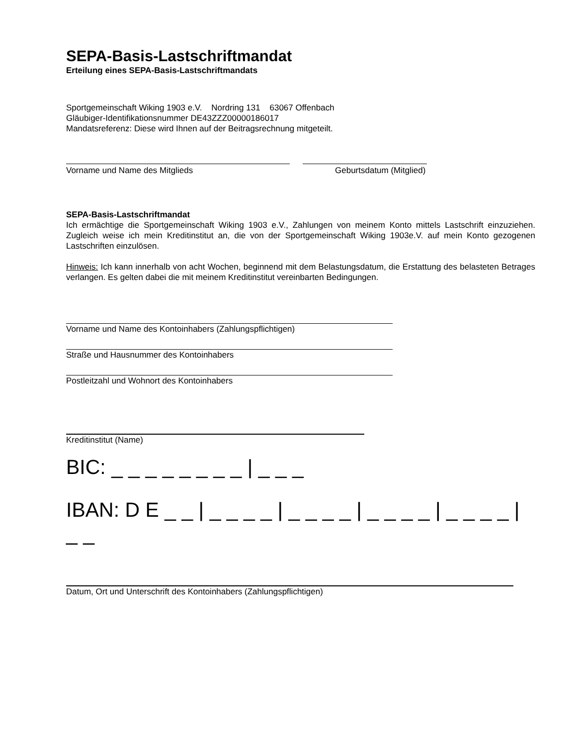SEPA-Basis-Lastschriftmandat
Erteilung eines SEPA-Basis-Lastschriftmandats
Sportgemeinschaft Wiking 1903 e.V. Nordring 131 63067 Offenbach
Gläubiger-Identifikationsnummer DE43ZZZ00000186017
Mandatsreferenz: Diese wird Ihnen auf der Beitragsrechnung mitgeteilt.
Vorname und Name des Mitglieds Geburtsdatum (Mitglied)
SEPA-Basis-Lastschriftmandat
Ich ermächtige die Sportgemeinschaft Wiking 1903 e.V., Zahlungen von meinem Konto mittels Lastschrift einzuziehen. Zugleich weise ich mein Kreditinstitut an, die von der Sportgemeinschaft Wiking 1903e.V. auf mein Konto gezogenen Lastschriften einzulösen.
Hinweis: Ich kann innerhalb von acht Wochen, beginnend mit dem Belastungsdatum, die Erstattung des belasteten Betrages verlangen. Es gelten dabei die mit meinem Kreditinstitut vereinbarten Bedingungen.
Vorname und Name des Kontoinhabers (Zahlungspflichtigen)
Straße und Hausnummer des Kontoinhabers
Postleitzahl und Wohnort des Kontoinhabers
Kreditinstitut (Name)
BIC: _ _ _ _ _ _ _ _ | _ _ _
IBAN: D E _ _ | _ _ _ _ | _ _ _ _ | _ _ _ _ | _ _ _ _ | _ _
Datum, Ort und Unterschrift des Kontoinhabers (Zahlungspflichtigen)